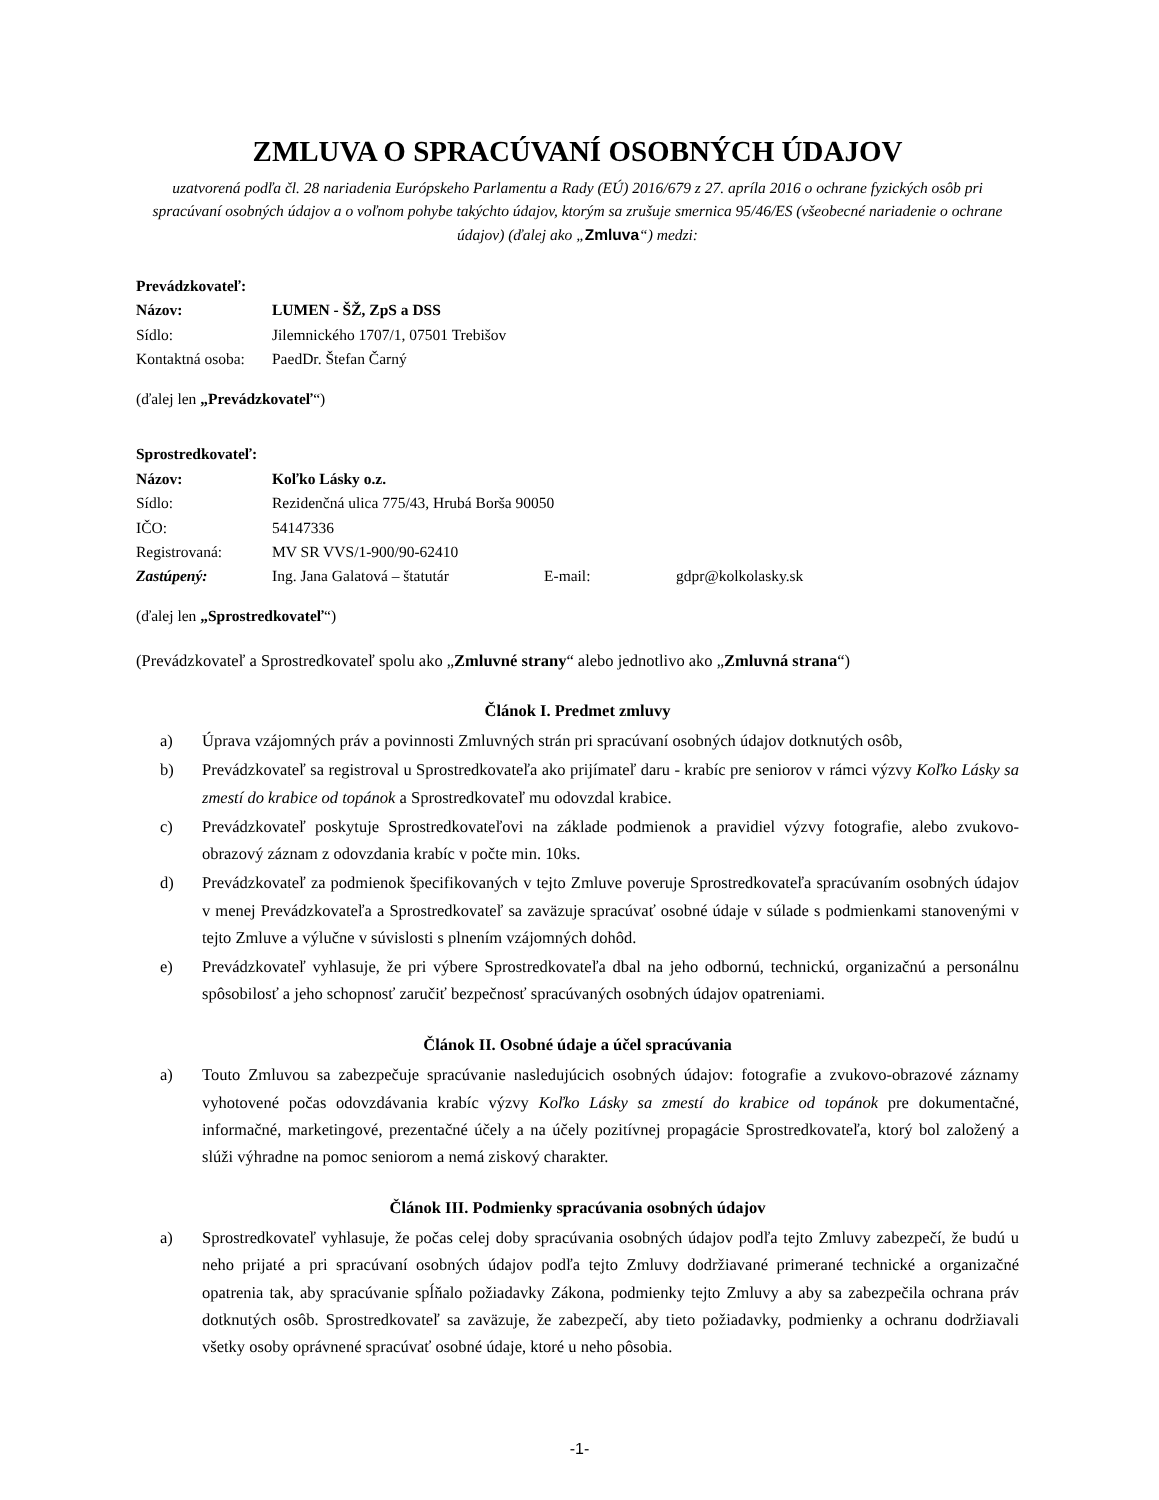ZMLUVA O SPRACÚVANÍ OSOBNÝCH ÚDAJOV
uzatvorená podľa čl. 28 nariadenia Európskeho Parlamentu a Rady (EÚ) 2016/679 z 27. apríla 2016 o ochrane fyzických osôb pri spracúvaní osobných údajov a o voľnom pohybe takýchto údajov, ktorým sa zrušuje smernica 95/46/ES (všeobecné nariadenie o ochrane údajov) (ďalej ako „Zmluva“) medzi:
| Prevádzkovateľ: | |
| Názov: | LUMEN - ŠŽ, ZpS a DSS |
| Sídlo: | Jilemnického 1707/1, 07501 Trebišov |
| Kontaktná osoba: | PaedDr. Štefan Čarný |
(ďalej len „Prevádzkovateľ“)
| Sprostredkovateľ: | | | |
| Názov: | Koľko Lásky o.z. | | |
| Sídlo: | Rezidenčná ulica 775/43, Hrubá Borša 90050 | | |
| IČO: | 54147336 | | |
| Registrovaná: | MV SR VVS/1-900/90-62410 | | |
| Zastúpený: | Ing. Jana Galatová – štatutár | E-mail: | gdpr@kolkolasky.sk |
(ďalej len „Sprostredkovateľ“)
(Prevádzkovateľ a Sprostredkovateľ spolu ako „Zmluvné strany“ alebo jednotlivo ako „Zmluvná strana“)
Článok I. Predmet zmluvy
a) Úprava vzájomných práv a povinnosti Zmluvných strán pri spracúvaní osobných údajov dotknutých osôb,
b) Prevádzkovateľ sa registroval u Sprostredkovateľa ako prijímateľ daru - krabíc pre seniorov v rámci výzvy Koľko Lásky sa zmestí do krabice od topánok a Sprostredkovateľ mu odovzdal krabice.
c) Prevádzkovateľ poskytuje Sprostredkovateľovi na základe podmienok a pravidiel výzvy fotografie, alebo zvukovo-obrazový záznam z odovzdania krabíc v počte min. 10ks.
d) Prevádzkovateľ za podmienok špecifikovaných v tejto Zmluve poveruje Sprostredkovateľa spracúvaním osobných údajov v menej Prevádzkovateľa a Sprostredkovateľ sa zaväzuje spracúvať osobné údaje v súlade s podmienkami stanovenými v tejto Zmluve a výlučne v súvislosti s plnením vzájomných dohôd.
e) Prevádzkovateľ vyhlasuje, že pri výbere Sprostredkovateľa dbal na jeho odbornú, technickú, organizačnú a personálnu spôsobilosť a jeho schopnosť zaručiť bezpečnosť spracúvaných osobných údajov opatreniami.
Článok II. Osobné údaje a účel spracúvania
a) Touto Zmluvou sa zabezpečuje spracúvanie nasledujúcich osobných údajov: fotografie a zvukovo-obrazové záznamy vyhotovené počas odovzdávania krabíc výzvy Koľko Lásky sa zmestí do krabice od topánok pre dokumentačné, informačné, marketingové, prezentačné účely a na účely pozitívnej propagácie Sprostredkovateľa, ktorý bol založený a slúži výhradne na pomoc seniorom a nemá ziskový charakter.
Článok III. Podmienky spracúvania osobných údajov
a) Sprostredkovateľ vyhlasuje, že počas celej doby spracúvania osobných údajov podľa tejto Zmluvy zabezpečí, že budú u neho prijaté a pri spracúvaní osobných údajov podľa tejto Zmluvy dodržiavané primerané technické a organizačné opatrenia tak, aby spracúvanie spĺňalo požiadavky Zákona, podmienky tejto Zmluvy a aby sa zabezpečila ochrana práv dotknutých osôb. Sprostredkovateľ sa zaväzuje, že zabezpečí, aby tieto požiadavky, podmienky a ochranu dodržiavali všetky osoby oprávnené spracúvať osobné údaje, ktoré u neho pôsobia.
-1-